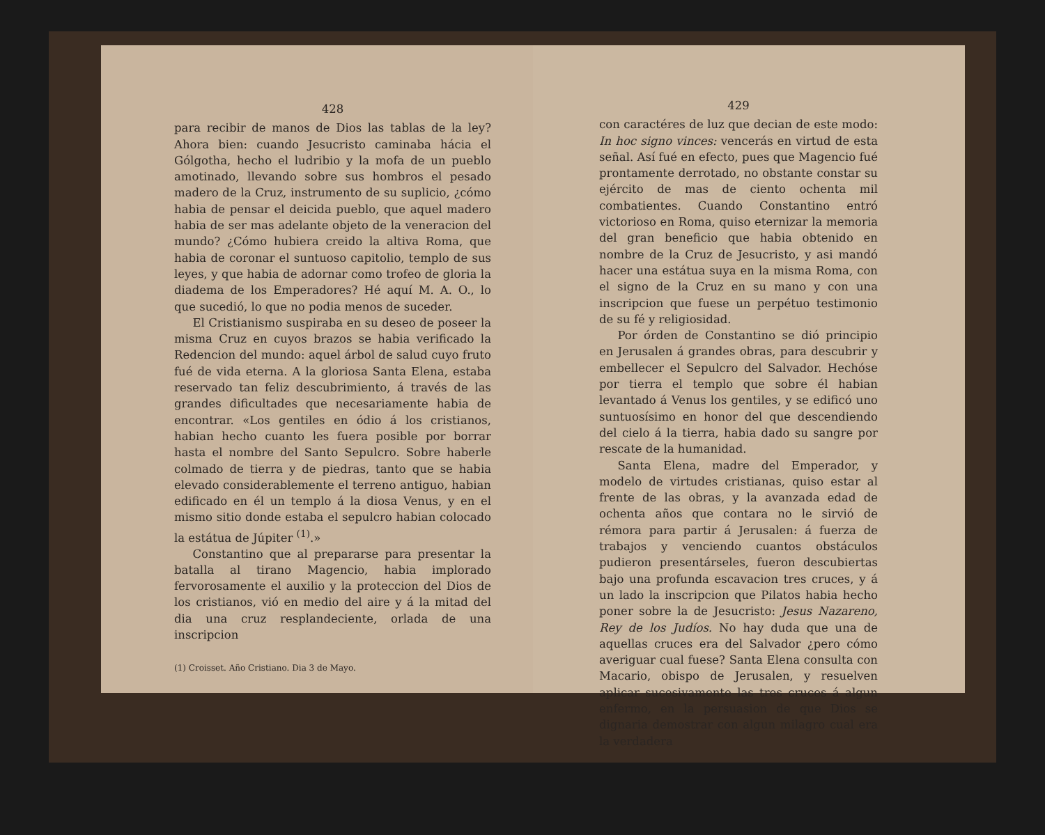428
para recibir de manos de Dios las tablas de la ley? Ahora bien: cuando Jesucristo caminaba hácia el Gólgotha, hecho el ludribio y la mofa de un pueblo amotinado, llevando sobre sus hombros el pesado madero de la Cruz, instrumento de su suplicio, ¿cómo habia de pensar el deicida pueblo, que aquel madero habia de ser mas adelante objeto de la veneracion del mundo? ¿Cómo hubiera creido la altiva Roma, que habia de coronar el suntuoso capitolio, templo de sus leyes, y que habia de adornar como trofeo de gloria la diadema de los Emperadores? Hé aquí M. A. O., lo que sucedió, lo que no podia menos de suceder.
El Cristianismo suspiraba en su deseo de poseer la misma Cruz en cuyos brazos se habia verificado la Redencion del mundo: aquel árbol de salud cuyo fruto fué de vida eterna. A la gloriosa Santa Elena, estaba reservado tan feliz descubrimiento, á través de las grandes dificultades que necesariamente habia de encontrar. «Los gentiles en ódio á los cristianos, habian hecho cuanto les fuera posible por borrar hasta el nombre del Santo Sepulcro. Sobre haberle colmado de tierra y de piedras, tanto que se habia elevado considerablemente el terreno antiguo, habian edificado en él un templo á la diosa Venus, y en el mismo sitio donde estaba el sepulcro habian colocado la estátua de Júpiter <sup>(1)</sup>.»
Constantino que al prepararse para presentar la batalla al tirano Magencio, habia implorado fervorosamente el auxilio y la proteccion del Dios de los cristianos, vió en medio del aire y á la mitad del dia una cruz resplandeciente, orlada de una inscripcion
(1) Croisset. Año Cristiano. Dia 3 de Mayo.
429
con caractéres de luz que decian de este modo: In hoc signo vinces: vencerás en virtud de esta señal. Así fué en efecto, pues que Magencio fué prontamente derrotado, no obstante constar su ejército de mas de ciento ochenta mil combatientes. Cuando Constantino entró victorioso en Roma, quiso eternizar la memoria del gran beneficio que habia obtenido en nombre de la Cruz de Jesucristo, y asi mandó hacer una estátua suya en la misma Roma, con el signo de la Cruz en su mano y con una inscripcion que fuese un perpétuo testimonio de su fé y religiosidad.
Por órden de Constantino se dió principio en Jerusalen á grandes obras, para descubrir y embellecer el Sepulcro del Salvador. Hechóse por tierra el templo que sobre él habian levantado á Venus los gentiles, y se edificó uno suntuosísimo en honor del que descendiendo del cielo á la tierra, habia dado su sangre por rescate de la humanidad.
Santa Elena, madre del Emperador, y modelo de virtudes cristianas, quiso estar al frente de las obras, y la avanzada edad de ochenta años que contara no le sirvió de rémora para partir á Jerusalen: á fuerza de trabajos y venciendo cuantos obstáculos pudieron presentárseles, fueron descubiertas bajo una profunda escavacion tres cruces, y á un lado la inscripcion que Pilatos habia hecho poner sobre la de Jesucristo: Jesus Nazareno, Rey de los Judíos. No hay duda que una de aquellas cruces era del Salvador ¿pero cómo averiguar cual fuese? Santa Elena consulta con Macario, obispo de Jerusalen, y resuelven aplicar sucesivamente las tres cruces á algun enfermo, en la persuasion de que Dios se dignaria demostrar con algun milagro cual era la verdadera